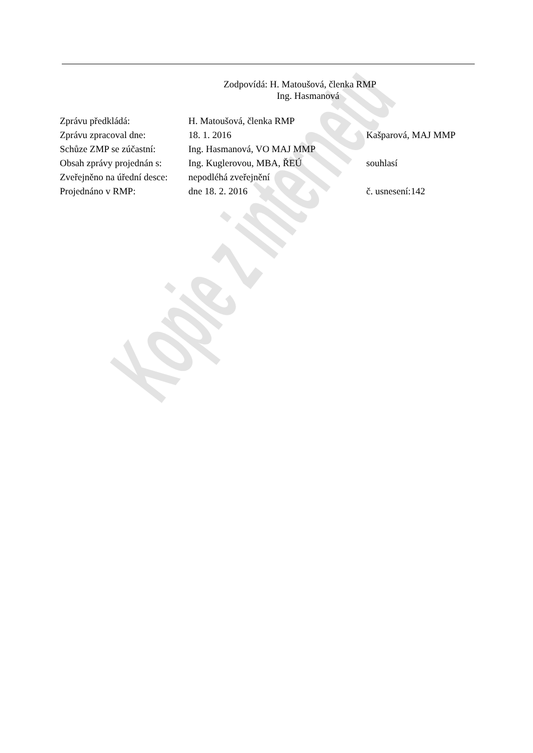Zodpovídá: H. Matoušová, členka RMP
Ing. Hasmanová
| Zprávu předkládá: | H. Matoušová, členka RMP | |
| Zprávu zpracoval dne: | 18. 1. 2016 | Kašparová, MAJ MMP |
| Schůze ZMP se zúčastní: | Ing. Hasmanová, VO MAJ MMP | |
| Obsah zprávy projednán s: | Ing. Kuglerovou, MBA, ŘEÚ | souhlasí |
| Zveřejněno na úřední desce: | nepodléhá zveřejnění | |
| Projednáno v RMP: | dne 18. 2. 2016 | č. usnesení:142 |
Kopie z internetu